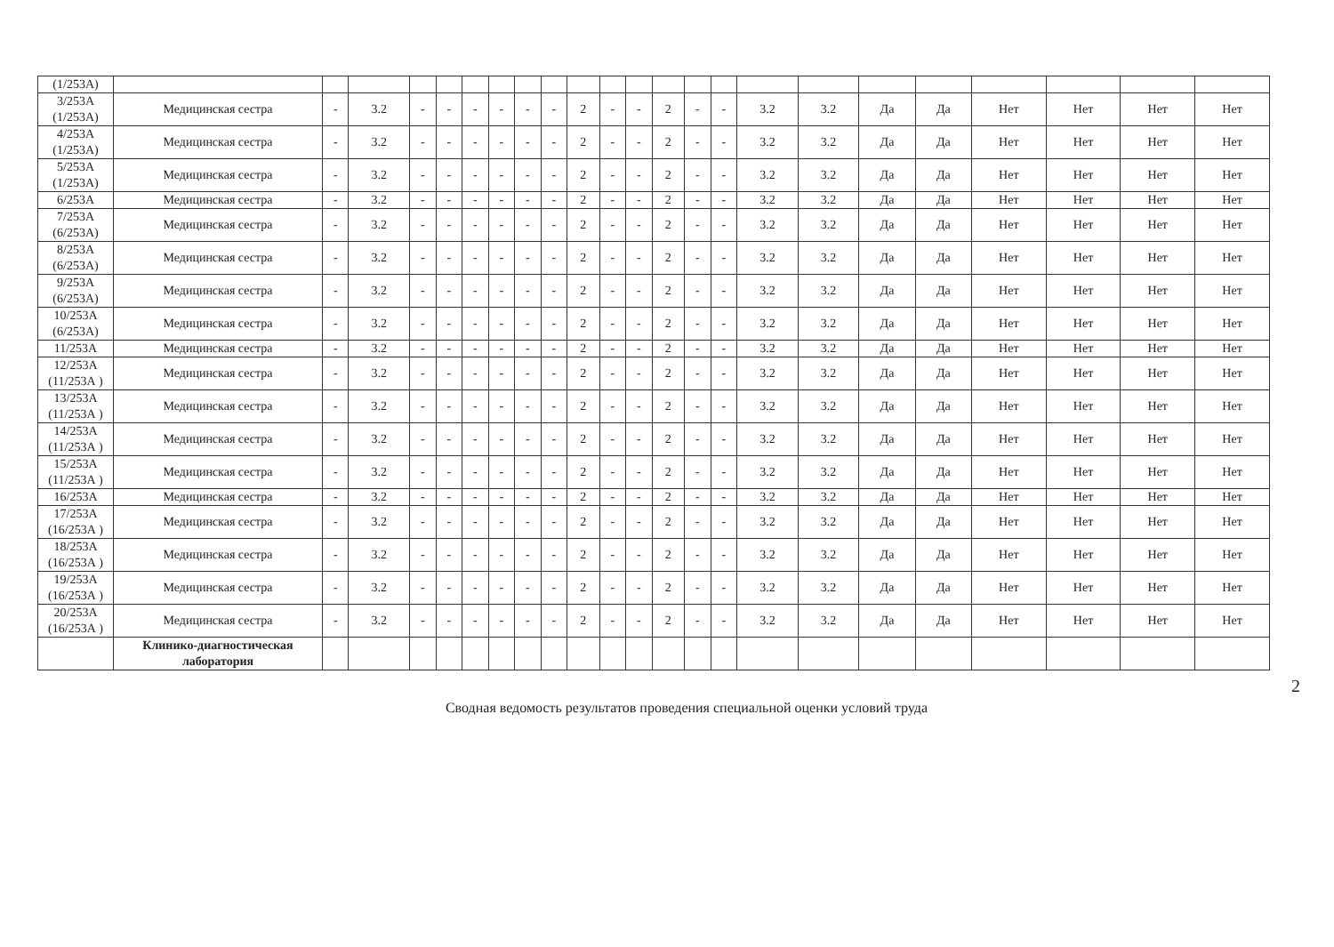| (1/253А) | | | | | | | | | | | | | | | | | | | | | | | |
| 3/253А (1/253А) | Медицинская сестра | - | 3.2 | - | - | - | - | - | - | 2 | - | - | 2 | - | - | 3.2 | 3.2 | Да | Да | Нет | Нет | Нет | Нет |
| 4/253А (1/253А) | Медицинская сестра | - | 3.2 | - | - | - | - | - | - | 2 | - | - | 2 | - | - | 3.2 | 3.2 | Да | Да | Нет | Нет | Нет | Нет |
| 5/253А (1/253А) | Медицинская сестра | - | 3.2 | - | - | - | - | - | - | 2 | - | - | 2 | - | - | 3.2 | 3.2 | Да | Да | Нет | Нет | Нет | Нет |
| 6/253А | Медицинская сестра | - | 3.2 | - | - | - | - | - | - | 2 | - | - | 2 | - | - | 3.2 | 3.2 | Да | Да | Нет | Нет | Нет | Нет |
| 7/253А (6/253А) | Медицинская сестра | - | 3.2 | - | - | - | - | - | - | 2 | - | - | 2 | - | - | 3.2 | 3.2 | Да | Да | Нет | Нет | Нет | Нет |
| 8/253А (6/253А) | Медицинская сестра | - | 3.2 | - | - | - | - | - | - | 2 | - | - | 2 | - | - | 3.2 | 3.2 | Да | Да | Нет | Нет | Нет | Нет |
| 9/253А (6/253А) | Медицинская сестра | - | 3.2 | - | - | - | - | - | - | 2 | - | - | 2 | - | - | 3.2 | 3.2 | Да | Да | Нет | Нет | Нет | Нет |
| 10/253А (6/253А) | Медицинская сестра | - | 3.2 | - | - | - | - | - | - | 2 | - | - | 2 | - | - | 3.2 | 3.2 | Да | Да | Нет | Нет | Нет | Нет |
| 11/253А | Медицинская сестра | - | 3.2 | - | - | - | - | - | - | 2 | - | - | 2 | - | - | 3.2 | 3.2 | Да | Да | Нет | Нет | Нет | Нет |
| 12/253А (11/253А ) | Медицинская сестра | - | 3.2 | - | - | - | - | - | - | 2 | - | - | 2 | - | - | 3.2 | 3.2 | Да | Да | Нет | Нет | Нет | Нет |
| 13/253А (11/253А ) | Медицинская сестра | - | 3.2 | - | - | - | - | - | - | 2 | - | - | 2 | - | - | 3.2 | 3.2 | Да | Да | Нет | Нет | Нет | Нет |
| 14/253А (11/253А ) | Медицинская сестра | - | 3.2 | - | - | - | - | - | - | 2 | - | - | 2 | - | - | 3.2 | 3.2 | Да | Да | Нет | Нет | Нет | Нет |
| 15/253А (11/253А ) | Медицинская сестра | - | 3.2 | - | - | - | - | - | - | 2 | - | - | 2 | - | - | 3.2 | 3.2 | Да | Да | Нет | Нет | Нет | Нет |
| 16/253А | Медицинская сестра | - | 3.2 | - | - | - | - | - | - | 2 | - | - | 2 | - | - | 3.2 | 3.2 | Да | Да | Нет | Нет | Нет | Нет |
| 17/253А (16/253А ) | Медицинская сестра | - | 3.2 | - | - | - | - | - | - | 2 | - | - | 2 | - | - | 3.2 | 3.2 | Да | Да | Нет | Нет | Нет | Нет |
| 18/253А (16/253А ) | Медицинская сестра | - | 3.2 | - | - | - | - | - | - | 2 | - | - | 2 | - | - | 3.2 | 3.2 | Да | Да | Нет | Нет | Нет | Нет |
| 19/253А (16/253А ) | Медицинская сестра | - | 3.2 | - | - | - | - | - | - | 2 | - | - | 2 | - | - | 3.2 | 3.2 | Да | Да | Нет | Нет | Нет | Нет |
| 20/253А (16/253А ) | Медицинская сестра | - | 3.2 | - | - | - | - | - | - | 2 | - | - | 2 | - | - | 3.2 | 3.2 | Да | Да | Нет | Нет | Нет | Нет |
| | Клинико-диагностическая лаборатория | | | | | | | | | | | | | | | | | | | | | | |
2
Сводная ведомость результатов проведения специальной оценки условий труда